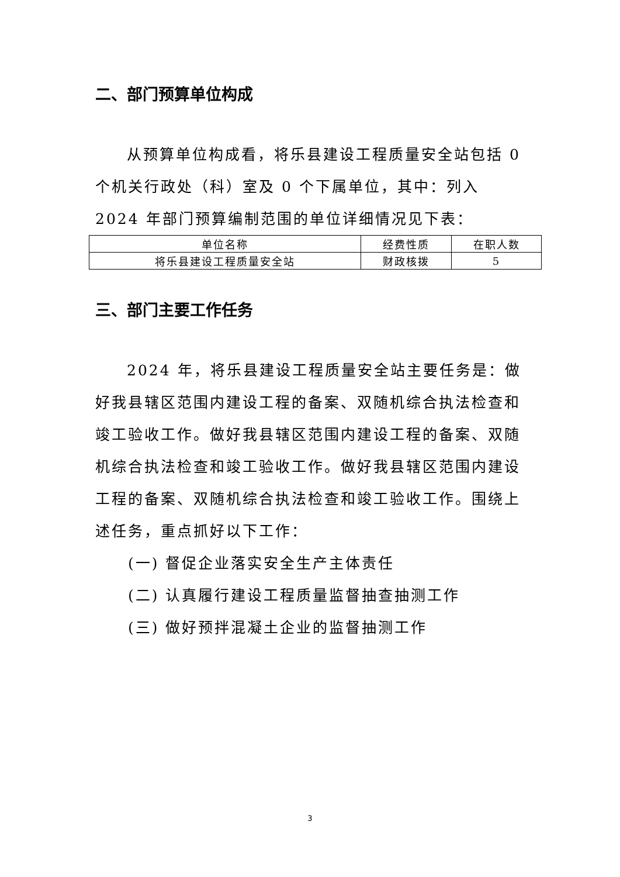二、部门预算单位构成
从预算单位构成看，将乐县建设工程质量安全站包括 0 个机关行政处（科）室及 0 个下属单位，其中：列入 2024 年部门预算编制范围的单位详细情况见下表：
| 单位名称 | 经费性质 | 在职人数 |
| 将乐县建设工程质量安全站 | 财政核拨 | 5 |
三、部门主要工作任务
2024 年，将乐县建设工程质量安全站主要任务是：做好我县辖区范围内建设工程的备案、双随机综合执法检查和竣工验收工作。做好我县辖区范围内建设工程的备案、双随机综合执法检查和竣工验收工作。做好我县辖区范围内建设工程的备案、双随机综合执法检查和竣工验收工作。围绕上述任务，重点抓好以下工作：
(一) 督促企业落实安全生产主体责任
(二) 认真履行建设工程质量监督抽查抽测工作
(三) 做好预拌混凝土企业的监督抽测工作
3